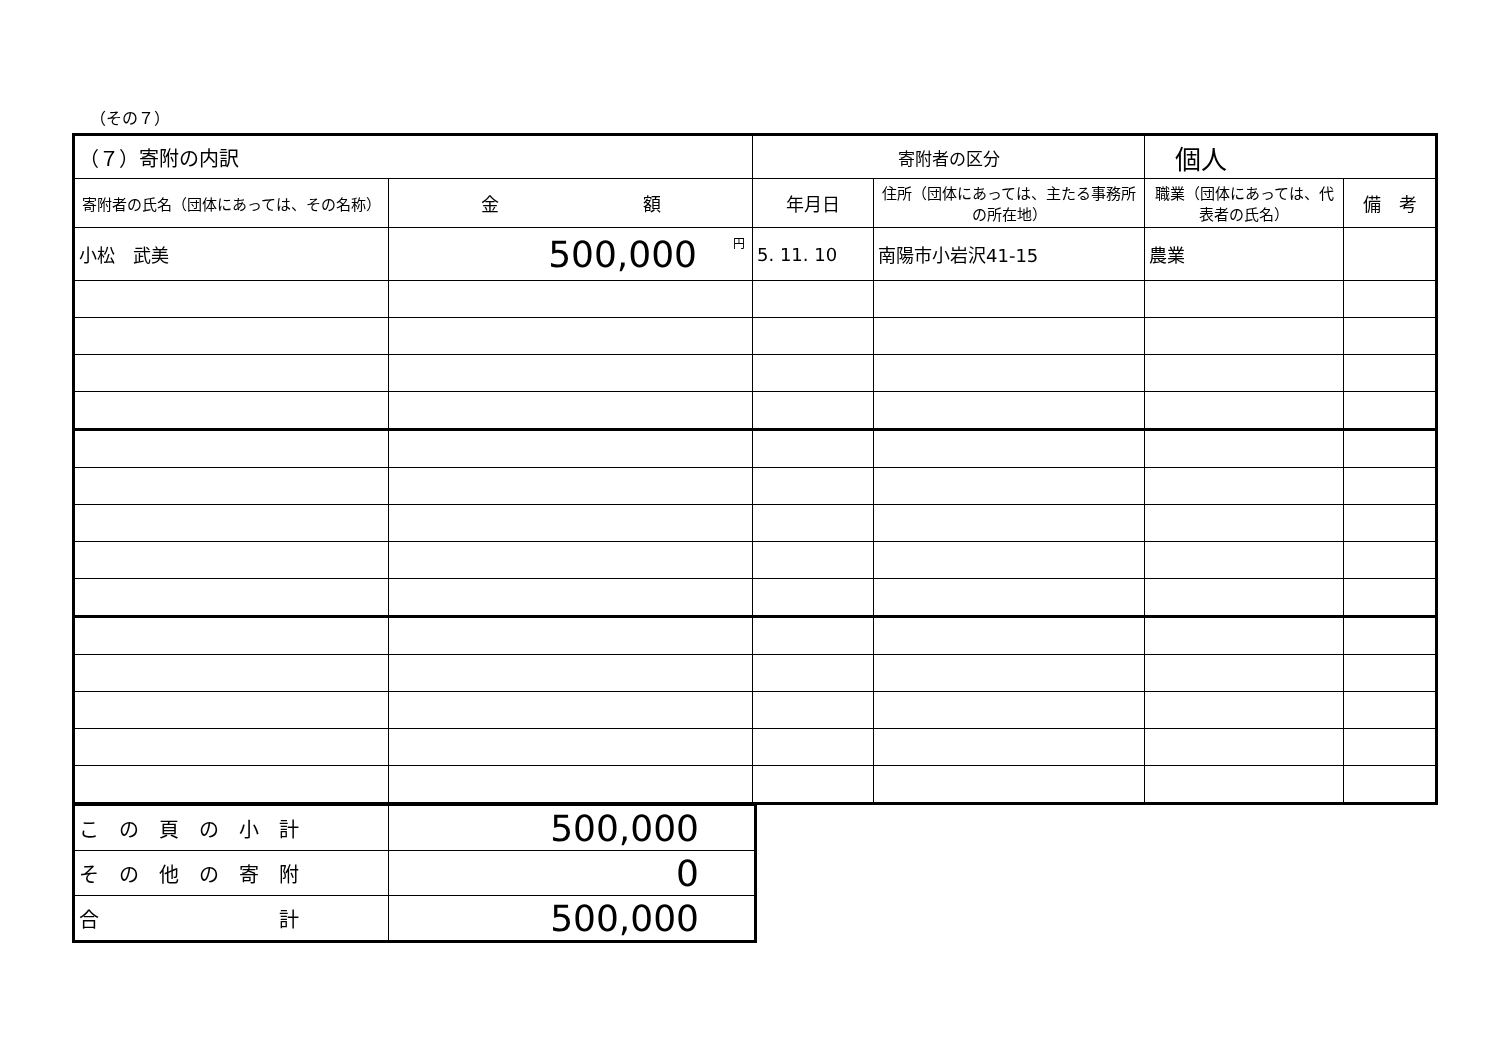（その７）
| （７）寄附の内訳 | | 寄附者の区分 | | 個人 | |
| 寄附者の氏名（団体にあっては、その名称） | 金 額 | 年月日 | 住所（団体にあっては、主たる事務所の所在地） | 職業（団体にあっては、代表者の氏名） | 備 考 |
| 小松 武美 | <sup>円</sup>500,000 | 5. 11. 10 | 南陽市小岩沢41-15 | 農業 | |
| こ の 頁 の 小 計 | 500,000 |
| そ の 他 の 寄 附 | 0 |
| 合 計 | 500,000 |